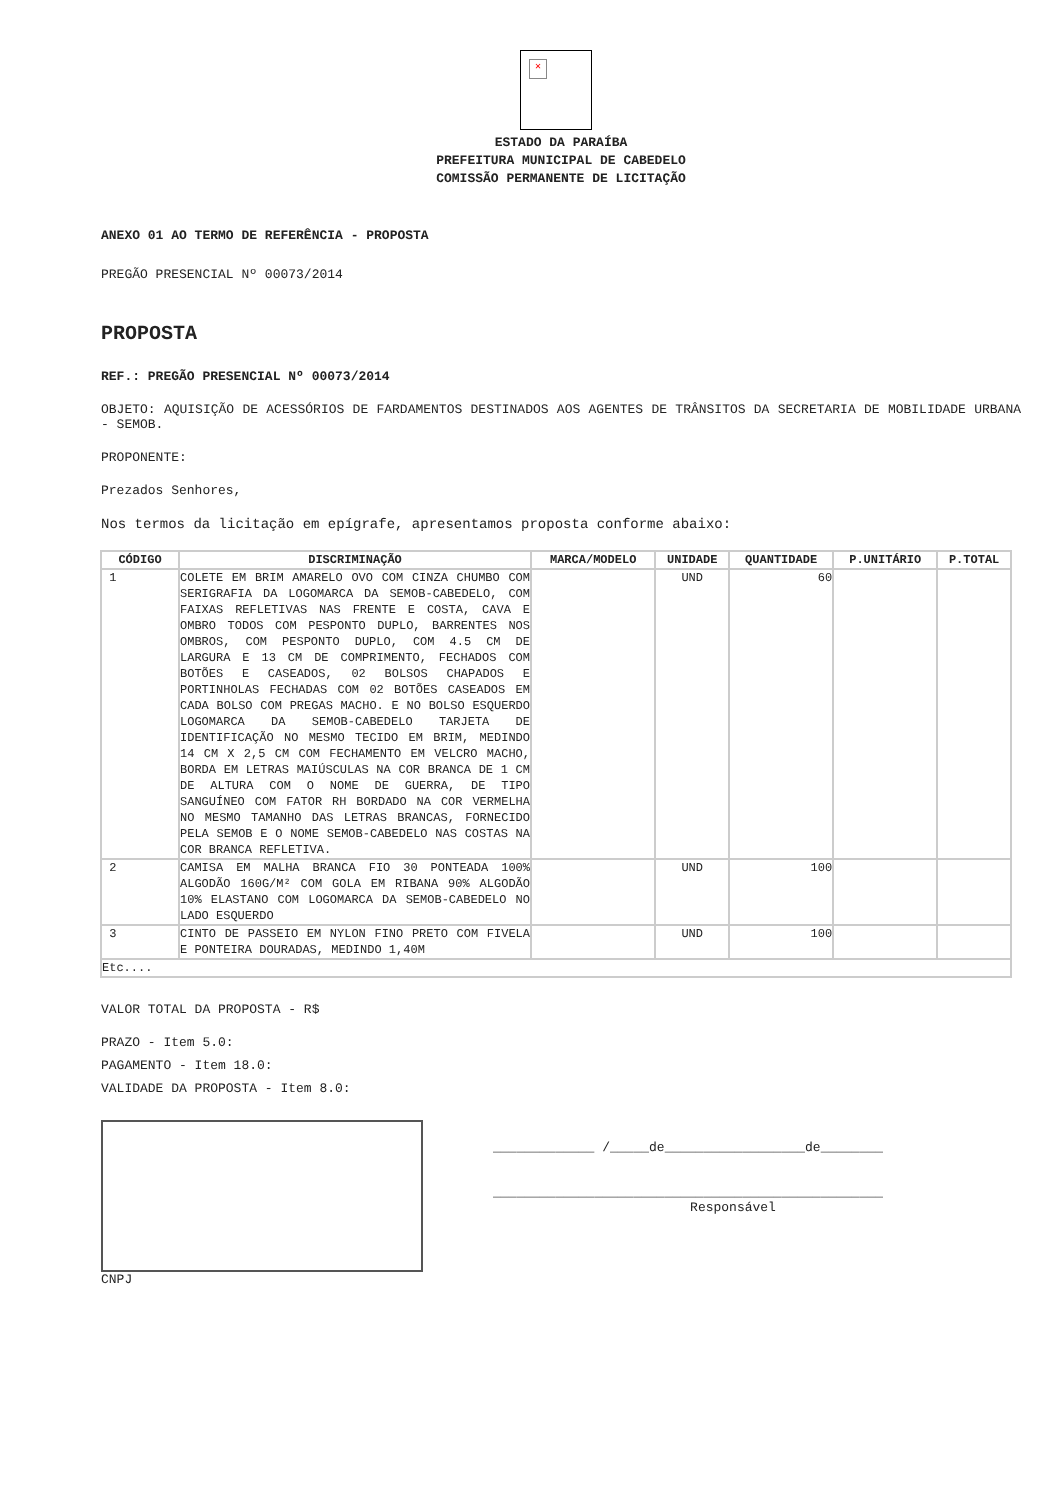✕
ESTADO DA PARAÍBA
PREFEITURA MUNICIPAL DE CABEDELO
COMISSÃO PERMANENTE DE LICITAÇÃO
ANEXO 01 AO TERMO DE REFERÊNCIA - PROPOSTA
PREGÃO PRESENCIAL Nº 00073/2014
PROPOSTA
REF.: PREGÃO PRESENCIAL Nº 00073/2014
OBJETO: AQUISIÇÃO DE ACESSÓRIOS DE FARDAMENTOS DESTINADOS AOS AGENTES DE TRÂNSITOS DA SECRETARIA DE MOBILIDADE URBANA - SEMOB.
PROPONENTE:
Prezados Senhores,
Nos termos da licitação em epígrafe, apresentamos proposta conforme abaixo:
| CÓDIGO | DISCRIMINAÇÃO | MARCA/MODELO | UNIDADE | QUANTIDADE | P.UNITÁRIO | P.TOTAL |
| --- | --- | --- | --- | --- | --- | --- |
| 1 | COLETE EM BRIM AMARELO OVO COM CINZA CHUMBO COM SERIGRAFIA DA LOGOMARCA DA SEMOB-CABEDELO, COM FAIXAS REFLETIVAS NAS FRENTE E COSTA, CAVA E OMBRO TODOS COM PESPONTO DUPLO, BARRENTES NOS OMBROS, COM PESPONTO DUPLO, COM 4.5 CM DE LARGURA E 13 CM DE COMPRIMENTO, FECHADOS COM BOTÕES E CASEADOS, 02 BOLSOS CHAPADOS E PORTINHOLAS FECHADAS COM 02 BOTÕES CASEADOS EM CADA BOLSO COM PREGAS MACHO. E NO BOLSO ESQUERDO LOGOMARCA DA SEMOB-CABEDELO TARJETA DE IDENTIFICAÇÃO NO MESMO TECIDO EM BRIM, MEDINDO 14 CM X 2,5 CM COM FECHAMENTO EM VELCRO MACHO, BORDA EM LETRAS MAIÚSCULAS NA COR BRANCA DE 1 CM DE ALTURA COM O NOME DE GUERRA, DE TIPO SANGUÍNEO COM FATOR RH BORDADO NA COR VERMELHA NO MESMO TAMANHO DAS LETRAS BRANCAS, FORNECIDO PELA SEMOB E O NOME SEMOB-CABEDELO NAS COSTAS NA COR BRANCA REFLETIVA. | | UND | 60 | | |
| 2 | CAMISA EM MALHA BRANCA FIO 30 PONTEADA 100% ALGODÃO 160G/M² COM GOLA EM RIBANA 90% ALGODÃO 10% ELASTANO COM LOGOMARCA DA SEMOB-CABEDELO NO LADO ESQUERDO | | UND | 100 | | |
| 3 | CINTO DE PASSEIO EM NYLON FINO PRETO COM FIVELA E PONTEIRA DOURADAS, MEDINDO 1,40M | | UND | 100 | | |
| Etc.... | | | | | | |
VALOR TOTAL DA PROPOSTA - R$
PRAZO - Item 5.0:
PAGAMENTO - Item 18.0:
VALIDADE DA PROPOSTA - Item 8.0:
CNPJ
_____________ /_____de__________________de________
__________________________________________________
Responsável